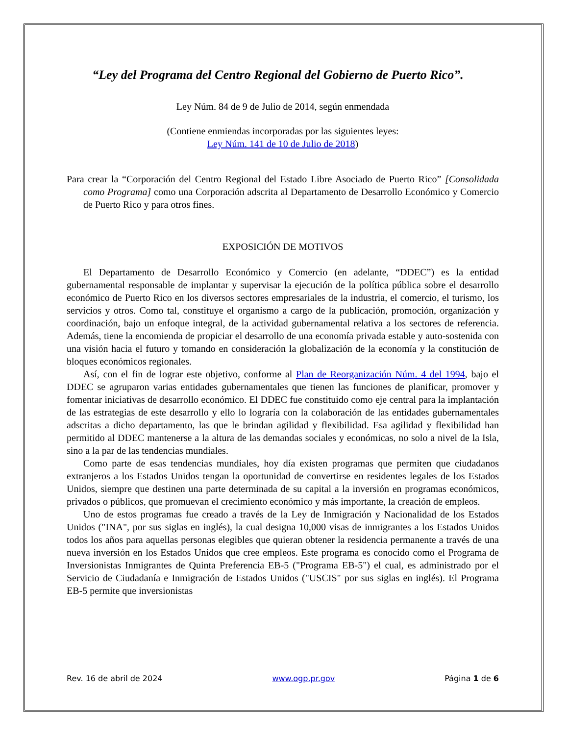“Ley del Programa del Centro Regional del Gobierno de Puerto Rico”.
Ley Núm. 84 de 9 de Julio de 2014, según enmendada
(Contiene enmiendas incorporadas por las siguientes leyes:
Ley Núm. 141 de 10 de Julio de 2018)
Para crear la “Corporación del Centro Regional del Estado Libre Asociado de Puerto Rico” [Consolidada como Programa] como una Corporación adscrita al Departamento de Desarrollo Económico y Comercio de Puerto Rico y para otros fines.
EXPOSICIÓN DE MOTIVOS
El Departamento de Desarrollo Económico y Comercio (en adelante, “DDEC”) es la entidad gubernamental responsable de implantar y supervisar la ejecución de la política pública sobre el desarrollo económico de Puerto Rico en los diversos sectores empresariales de la industria, el comercio, el turismo, los servicios y otros. Como tal, constituye el organismo a cargo de la publicación, promoción, organización y coordinación, bajo un enfoque integral, de la actividad gubernamental relativa a los sectores de referencia. Además, tiene la encomienda de propiciar el desarrollo de una economía privada estable y auto-sostenida con una visión hacia el futuro y tomando en consideración la globalización de la economía y la constitución de bloques económicos regionales.
Así, con el fin de lograr este objetivo, conforme al Plan de Reorganización Núm. 4 del 1994, bajo el DDEC se agruparon varias entidades gubernamentales que tienen las funciones de planificar, promover y fomentar iniciativas de desarrollo económico. El DDEC fue constituido como eje central para la implantación de las estrategias de este desarrollo y ello lo lograría con la colaboración de las entidades gubernamentales adscritas a dicho departamento, las que le brindan agilidad y flexibilidad. Esa agilidad y flexibilidad han permitido al DDEC mantenerse a la altura de las demandas sociales y económicas, no solo a nivel de la Isla, sino a la par de las tendencias mundiales.
Como parte de esas tendencias mundiales, hoy día existen programas que permiten que ciudadanos extranjeros a los Estados Unidos tengan la oportunidad de convertirse en residentes legales de los Estados Unidos, siempre que destinen una parte determinada de su capital a la inversión en programas económicos, privados o públicos, que promuevan el crecimiento económico y más importante, la creación de empleos.
Uno de estos programas fue creado a través de la Ley de Inmigración y Nacionalidad de los Estados Unidos ("INA", por sus siglas en inglés), la cual designa 10,000 visas de inmigrantes a los Estados Unidos todos los años para aquellas personas elegibles que quieran obtener la residencia permanente a través de una nueva inversión en los Estados Unidos que cree empleos. Este programa es conocido como el Programa de Inversionistas Inmigrantes de Quinta Preferencia EB-5 ("Programa EB-5") el cual, es administrado por el Servicio de Ciudadanía e Inmigración de Estados Unidos ("USCIS" por sus siglas en inglés). El Programa EB-5 permite que inversionistas
Rev. 16 de abril de 2024 www.ogp.pr.gov Página 1 de 6